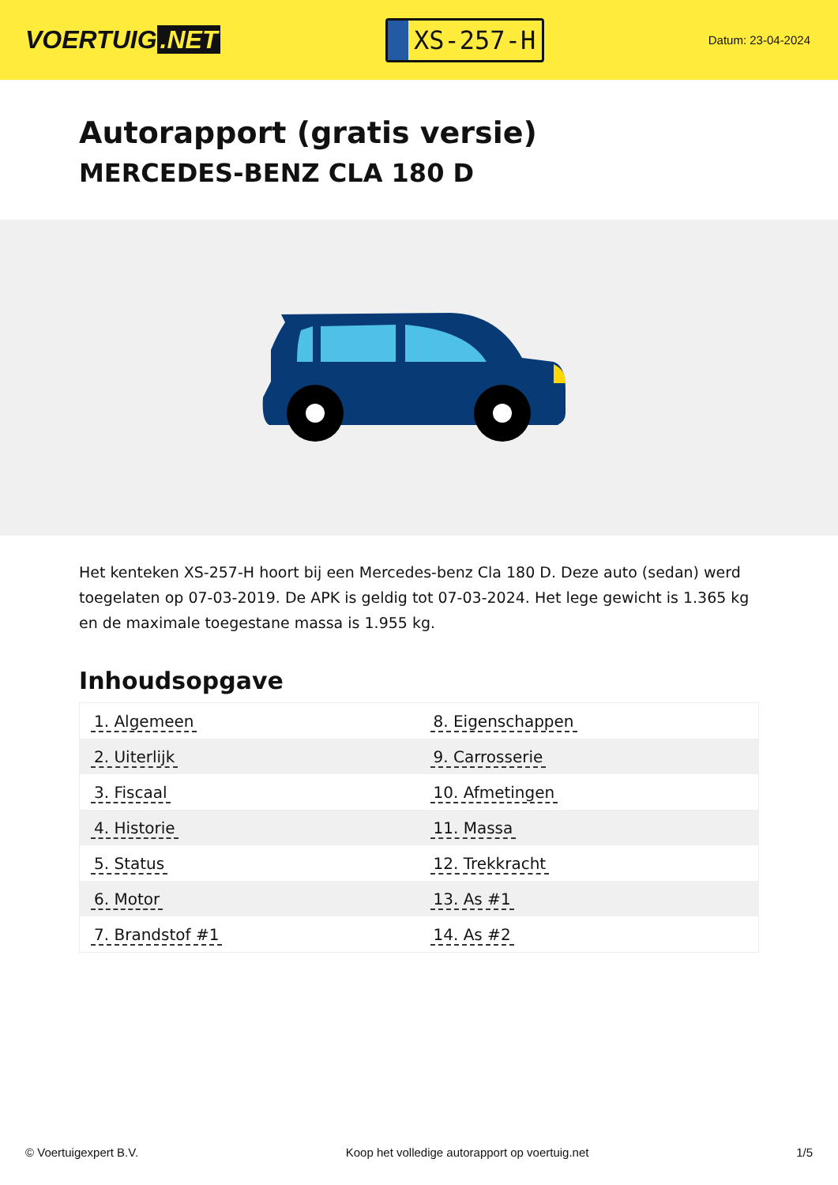VOERTUIG.NET
XS-257-H
Datum: 23-04-2024
Autorapport (gratis versie)
MERCEDES-BENZ CLA 180 D
Het kenteken XS-257-H hoort bij een Mercedes-benz Cla 180 D. Deze auto (sedan) werd toegelaten op 07-03-2019. De APK is geldig tot 07-03-2024. Het lege gewicht is 1.365 kg en de maximale toegestane massa is 1.955 kg.
Inhoudsopgave
| 1. Algemeen | 8. Eigenschappen |
| 2. Uiterlijk | 9. Carrosserie |
| 3. Fiscaal | 10. Afmetingen |
| 4. Historie | 11. Massa |
| 5. Status | 12. Trekkracht |
| 6. Motor | 13. As #1 |
| 7. Brandstof #1 | 14. As #2 |
© Voertuigexpert B.V. Koop het volledige autorapport op voertuig.net 1/5